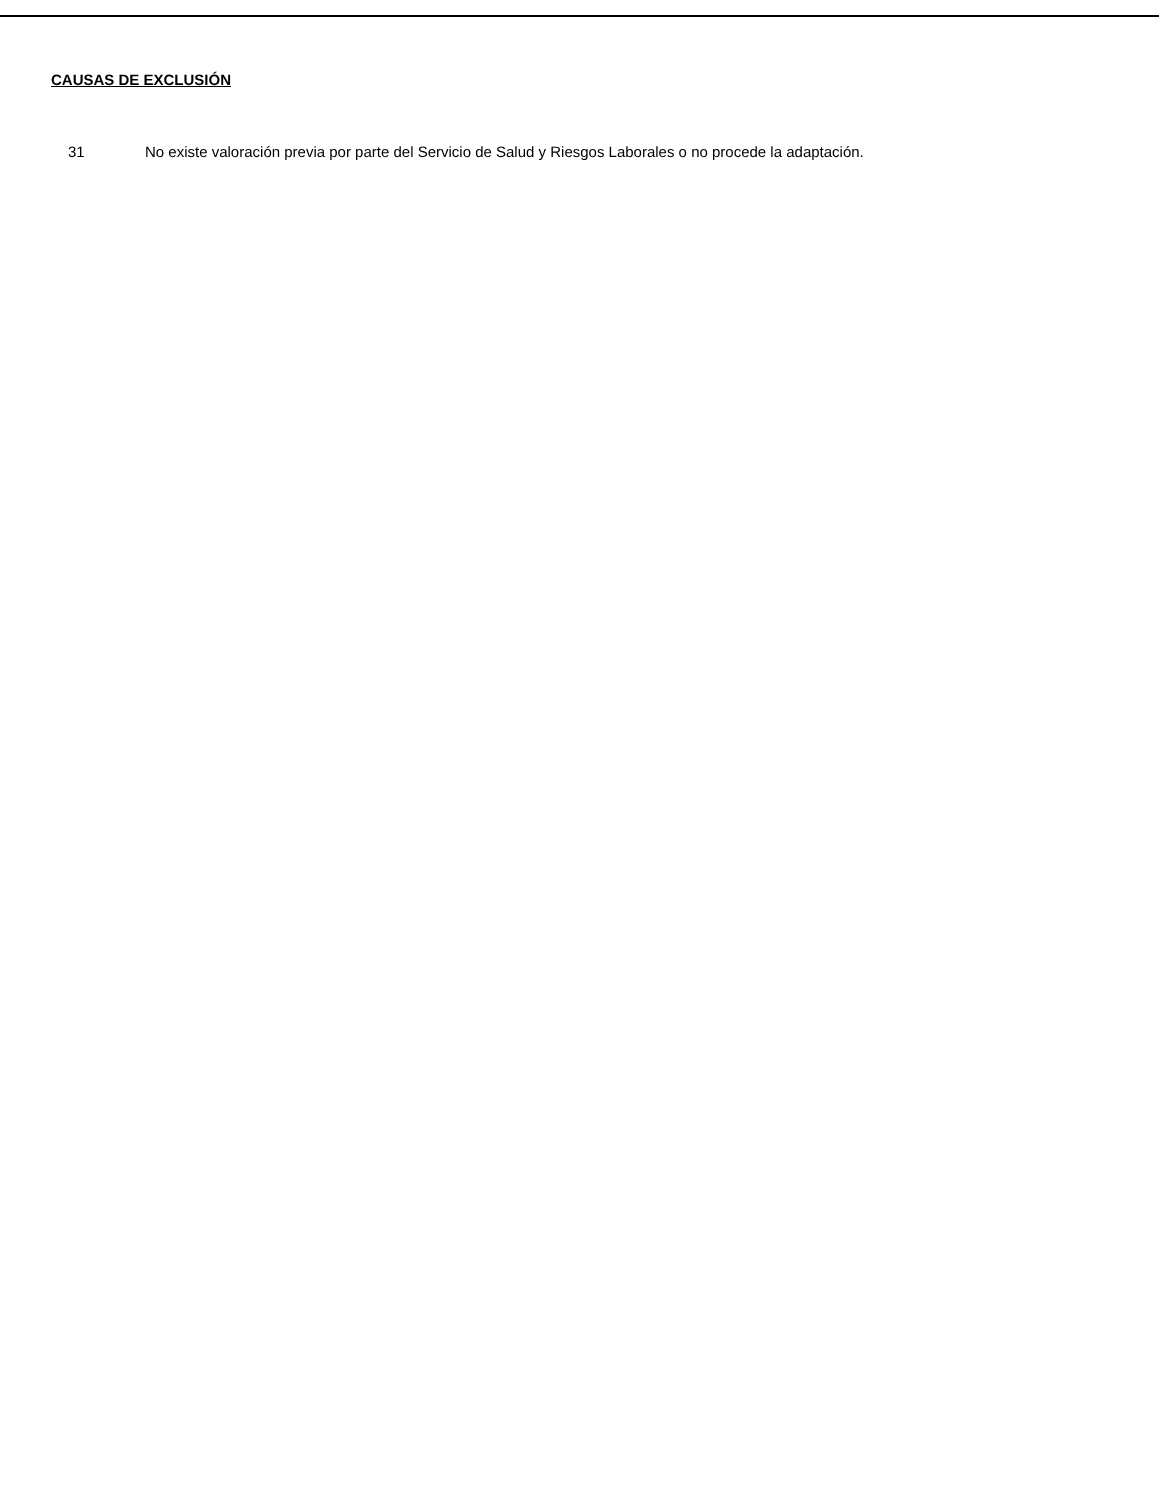CAUSAS DE EXCLUSIÓN
31 No existe valoración previa por parte del Servicio de Salud y Riesgos Laborales o no procede la adaptación.